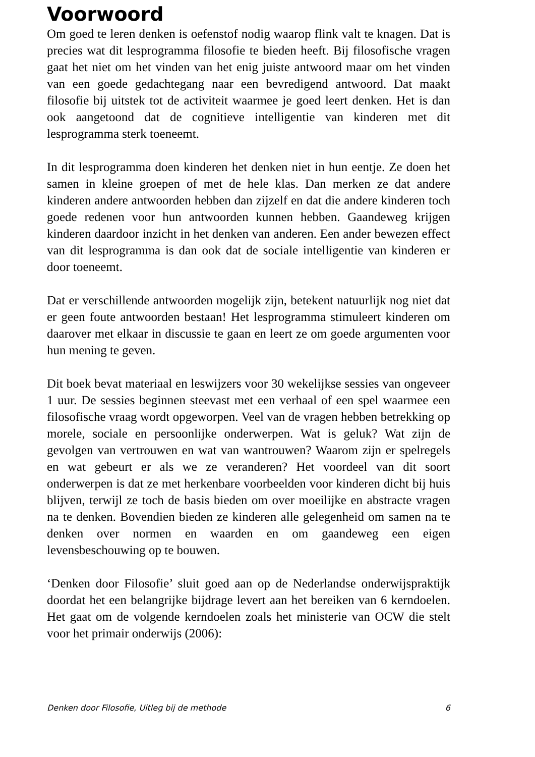Voorwoord
Om goed te leren denken is oefenstof nodig waarop flink valt te knagen. Dat is precies wat dit lesprogramma filosofie te bieden heeft. Bij filosofische vragen gaat het niet om het vinden van het enig juiste antwoord maar om het vinden van een goede gedachtegang naar een bevredigend antwoord. Dat maakt filosofie bij uitstek tot de activiteit waarmee je goed leert denken. Het is dan ook aangetoond dat de cognitieve intelligentie van kinderen met dit lesprogramma sterk toeneemt.
In dit lesprogramma doen kinderen het denken niet in hun eentje. Ze doen het samen in kleine groepen of met de hele klas. Dan merken ze dat andere kinderen andere antwoorden hebben dan zijzelf en dat die andere kinderen toch goede redenen voor hun antwoorden kunnen hebben. Gaandeweg krijgen kinderen daardoor inzicht in het denken van anderen. Een ander bewezen effect van dit lesprogramma is dan ook dat de sociale intelligentie van kinderen er door toeneemt.
Dat er verschillende antwoorden mogelijk zijn, betekent natuurlijk nog niet dat er geen foute antwoorden bestaan! Het lesprogramma stimuleert kinderen om daarover met elkaar in discussie te gaan en leert ze om goede argumenten voor hun mening te geven.
Dit boek bevat materiaal en leswijzers voor 30 wekelijkse sessies van ongeveer 1 uur. De sessies beginnen steevast met een verhaal of een spel waarmee een filosofische vraag wordt opgeworpen. Veel van de vragen hebben betrekking op morele, sociale en persoonlijke onderwerpen. Wat is geluk? Wat zijn de gevolgen van vertrouwen en wat van wantrouwen? Waarom zijn er spelregels en wat gebeurt er als we ze veranderen? Het voordeel van dit soort onderwerpen is dat ze met herkenbare voorbeelden voor kinderen dicht bij huis blijven, terwijl ze toch de basis bieden om over moeilijke en abstracte vragen na te denken. Bovendien bieden ze kinderen alle gelegenheid om samen na te denken over normen en waarden en om gaandeweg een eigen levensbeschouwing op te bouwen.
‘Denken door Filosofie’ sluit goed aan op de Nederlandse onderwijspraktijk doordat het een belangrijke bijdrage levert aan het bereiken van 6 kerndoelen. Het gaat om de volgende kerndoelen zoals het ministerie van OCW die stelt voor het primair onderwijs (2006):
Denken door Filosofie, Uitleg bij de methode 6